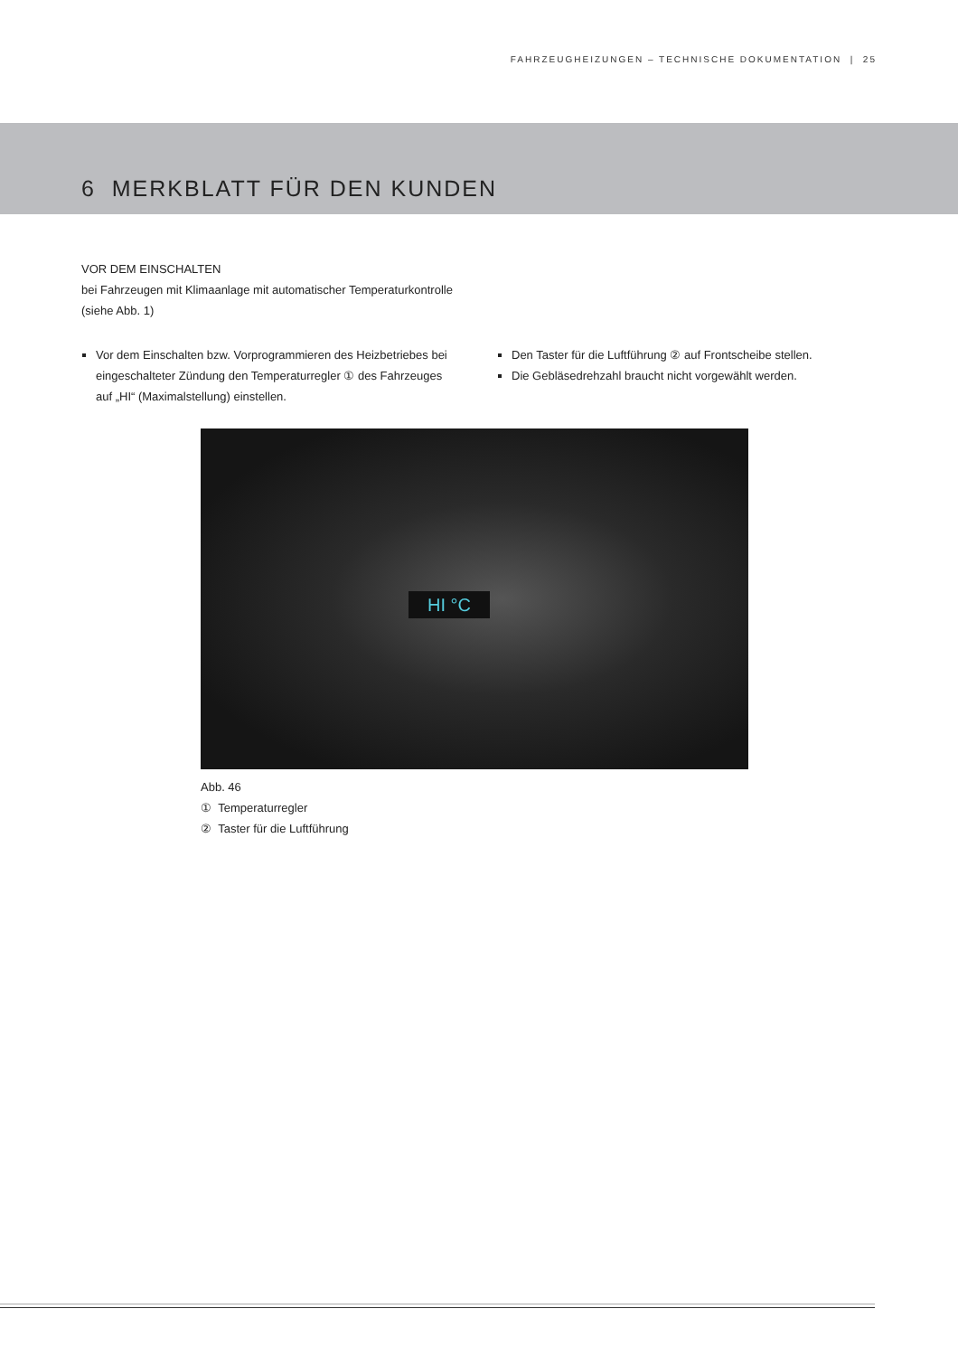FAHRZEUGHEIZUNGEN – TECHNISCHE DOKUMENTATION | 25
6 MERKBLATT FÜR DEN KUNDEN
VOR DEM EINSCHALTEN
bei Fahrzeugen mit Klimaanlage mit automatischer Temperaturkontrolle
(siehe Abb. 1)
Vor dem Einschalten bzw. Vorprogrammieren des Heizbetriebes bei eingeschalteter Zündung den Temperaturregler ① des Fahrzeuges auf „HI“ (Maximalstellung) einstellen.
Den Taster für die Luftführung ② auf Frontscheibe stellen.
Die Gebläsedrehzahl braucht nicht vorgewählt werden.
HI °C
Abb. 46
① Temperaturregler
② Taster für die Luftführung